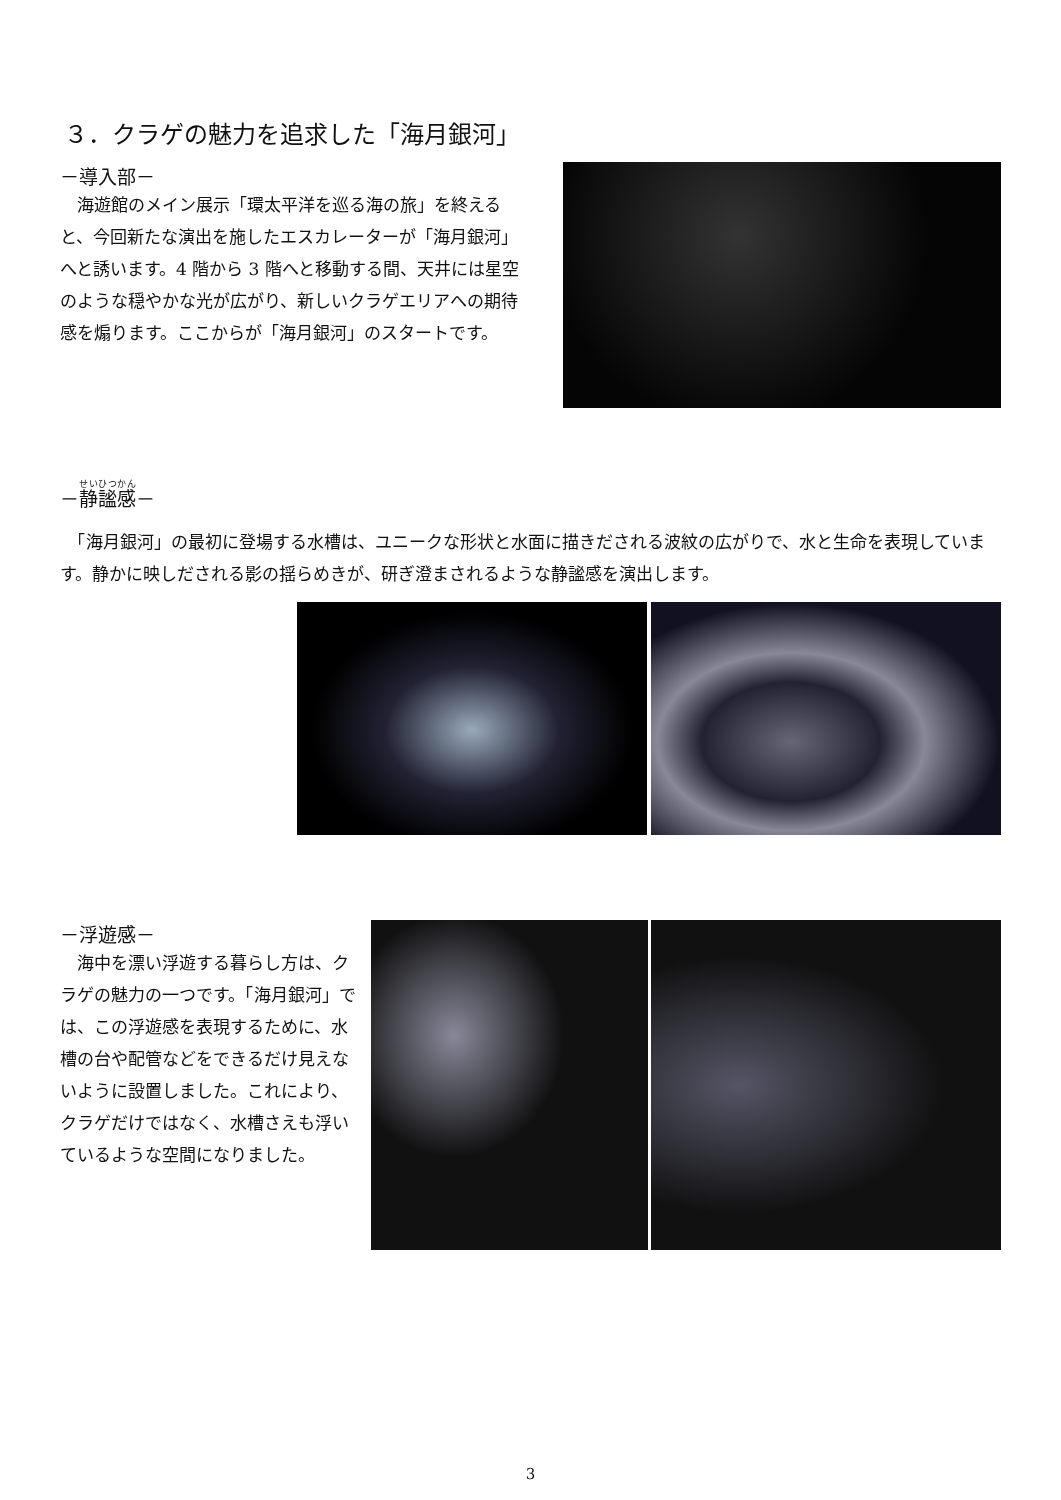３．クラゲの魅力を追求した「海月銀河」
－導入部－
　海遊館のメイン展示「環太平洋を巡る海の旅」を終えると、今回新たな演出を施したエスカレーターが「海月銀河」へと誘います。4 階から 3 階へと移動する間、天井には星空のような穏やかな光が広がり、新しいクラゲエリアへの期待感を煽ります。ここからが「海月銀河」のスタートです。
－静謐感－
　「海月銀河」の最初に登場する水槽は、ユニークな形状と水面に描きだされる波紋の広がりで、水と生命を表現しています。静かに映しだされる影の揺らめきが、研ぎ澄まされるような静謐感を演出します。
－浮遊感－
　海中を漂い浮遊する暮らし方は、クラゲの魅力の一つです。「海月銀河」では、この浮遊感を表現するために、水槽の台や配管などをできるだけ見えないように設置しました。これにより、クラゲだけではなく、水槽さえも浮いているような空間になりました。
3